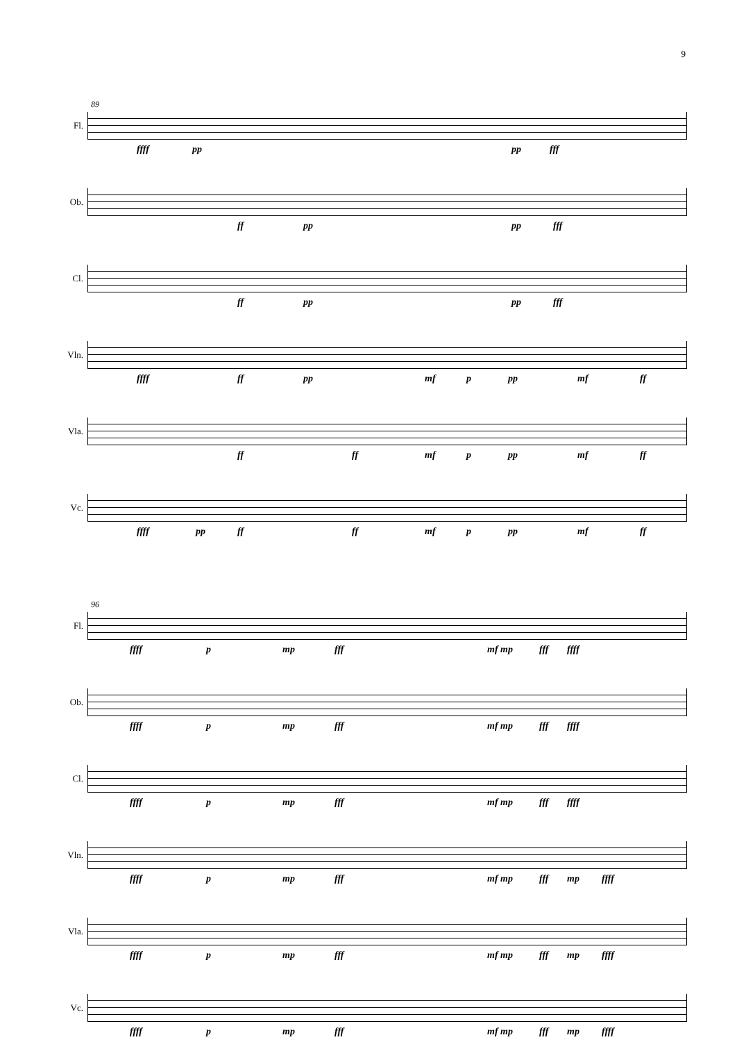9
Fl.
89
ffff pp pp fff
Ob.
ff pp pp fff
Cl.
ff pp pp fff
Vln.
ffff ff pp mf p pp mf ff
Vla.
ff ff mf p pp mf ff
Vc.
ffff pp ff ff mf p pp mf ff
Fl.
96
ffff p mp fff mf mp fff ffff
Ob.
ffff p mp fff mf mp fff ffff
Cl.
ffff p mp fff mf mp fff ffff
Vln.
ffff p mp fff mf mp fff mp ffff
Vla.
ffff p mp fff mf mp fff mp ffff
Vc.
ffff p mp fff mf mp fff mp ffff